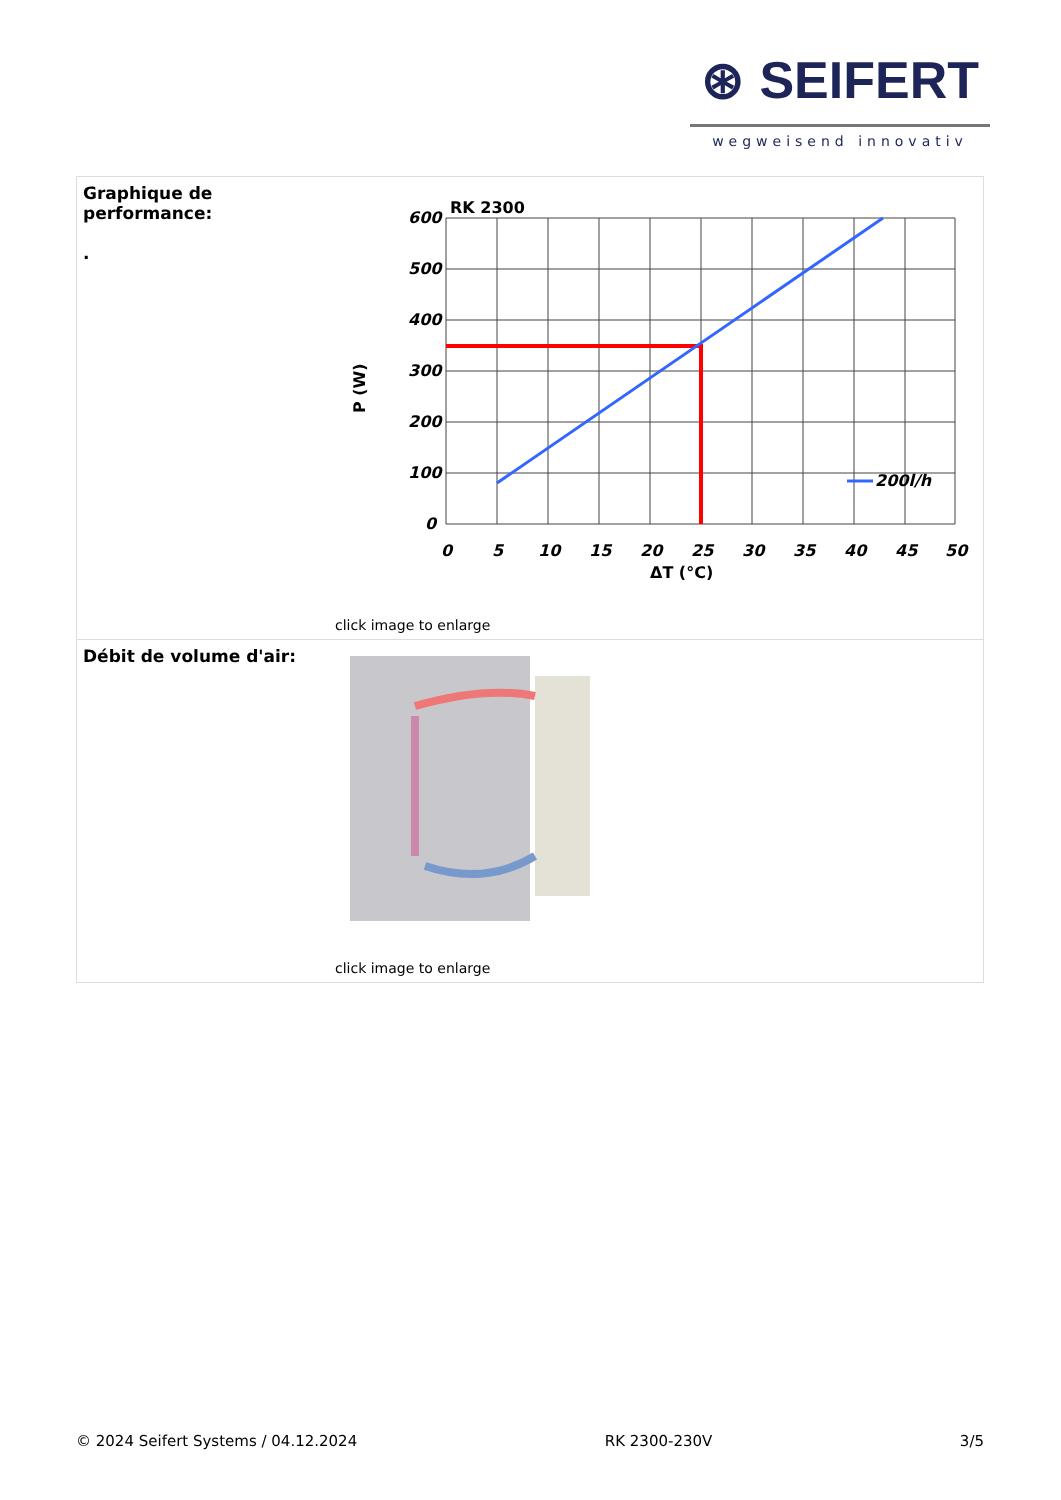⊛ SEIFERT
wegweisend innovativ
| Graphique de performance: . | RK 2300 600 500 400 300 200 100 0 0 5 10 15 20 25 30 35 40 45 50 ΔT (°C) P (W) 200l/h click image to enlarge |
| Débit de volume d'air: | click image to enlarge |
© 2024 Seifert Systems / 04.12.2024 RK 2300-230V 3/5